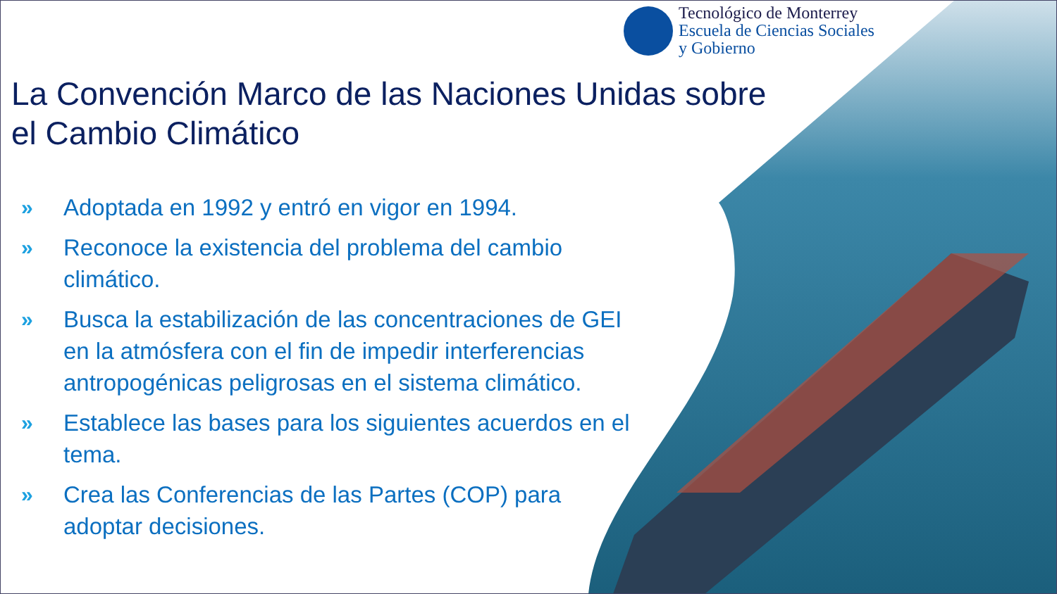Tecnológico de Monterrey
Escuela de Ciencias Sociales
y Gobierno
La Convención Marco de las Naciones Unidas sobre el Cambio Climático
» Adoptada en 1992 y entró en vigor en 1994.
» Reconoce la existencia del problema del cambio climático.
» Busca la estabilización de las concentraciones de GEI en la atmósfera con el fin de impedir interferencias antropogénicas peligrosas en el sistema climático.
» Establece las bases para los siguientes acuerdos en el tema.
» Crea las Conferencias de las Partes (COP) para adoptar decisiones.